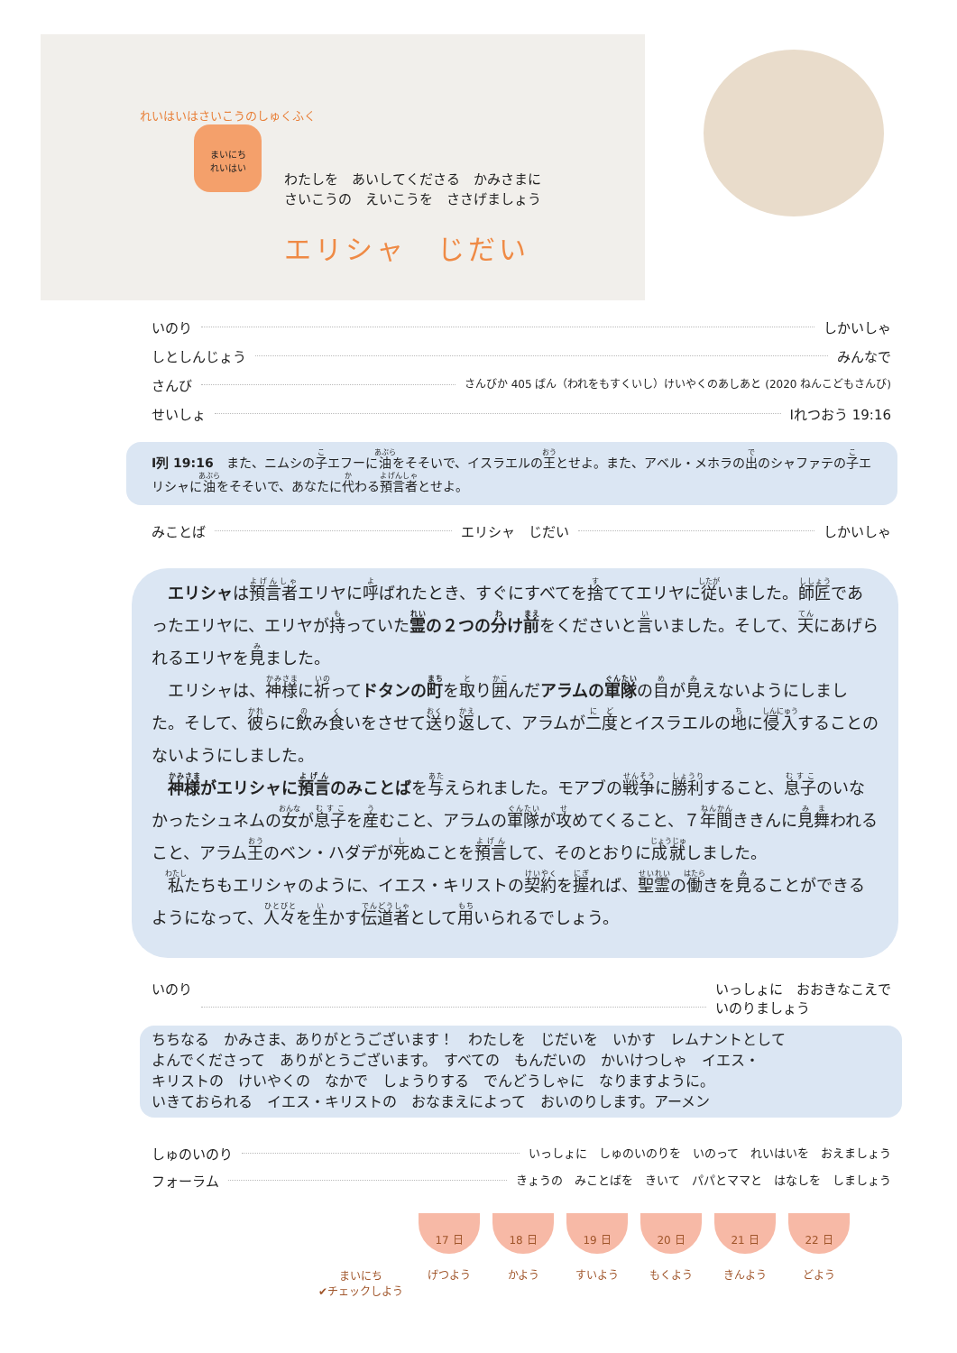れいはいはさいこうのしゅくふく
まいにち
れいはい
わたしを　あいしてくださる　かみさまに
さいこうの　えいこうを　ささげましょう
エリシャ　じだい
いのり しかいしゃ
しとしんじょう みんなで
さんび さんびか 405 ばん（われをもすくいし）けいやくのあしあと (2020 ねんこどもさんび)
せいしょ Ⅰれつおう 19:16
Ⅰ列 19:16　また、ニムシの子エフーに油をそそいで、イスラエルの王とせよ。また、アベル・メホラの出のシャファテの子エリシャに油をそそいで、あなたに代わる預言者とせよ。
みことば エリシャ　じだい しかいしゃ
　エリシャは預言者エリヤに呼ばれたとき、すぐにすべてを捨ててエリヤに従いました。師匠であったエリヤに、エリヤが持っていた霊の２つの分け前をくださいと言いました。そして、天にあげられるエリヤを見ました。
　エリシャは、神様に祈ってドタンの町を取り囲んだアラムの軍隊の目が見えないようにしました。そして、彼らに飲み食いをさせて送り返して、アラムが二度とイスラエルの地に侵入することのないようにしました。
　神様がエリシャに預言のみことばを与えられました。モアブの戦争に勝利すること、息子のいなかったシュネムの女が息子を産むこと、アラムの軍隊が攻めてくること、７年間ききんに見舞われること、アラム王のベン・ハダデが死ぬことを預言して、そのとおりに成就しました。
　私たちもエリシャのように、イエス・キリストの契約を握れば、聖霊の働きを見ることができるようになって、人々を生かす伝道者として用いられるでしょう。
いのり いっしょに　おおきなこえで
いのりましょう
ちちなる　かみさま、ありがとうございます！　わたしを　じだいを　いかす　レムナントとして
よんでくださって　ありがとうございます。　すべての　もんだいの　かいけつしゃ　イエス・
キリストの　けいやくの　なかで　しょうりする　でんどうしゃに　なりますように。
いきておられる　イエス・キリストの　おなまえによって　おいのりします。アーメン
しゅのいのり いっしょに　しゅのいのりを　いのって　れいはいを　おえましょう
フォーラム きょうの　みことばを　きいて　パパとママと　はなしを　しましょう
まいにち
✔チェックしよう
17 日
げつよう
18 日
かよう
19 日
すいよう
20 日
もくよう
21 日
きんよう
22 日
どよう